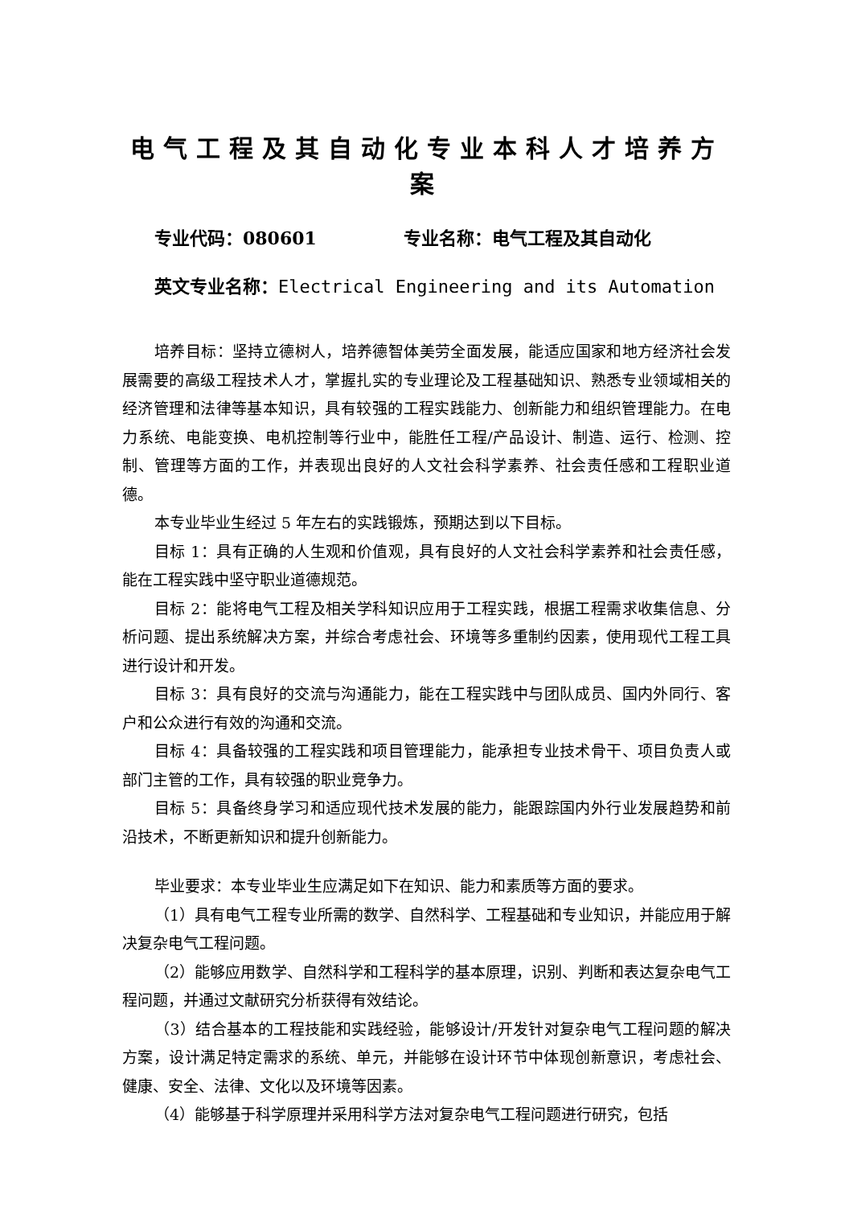电气工程及其自动化专业本科人才培养方案
专业代码：080601 专业名称：电气工程及其自动化
英文专业名称：Electrical Engineering and its Automation
培养目标：坚持立德树人，培养德智体美劳全面发展，能适应国家和地方经济社会发展需要的高级工程技术人才，掌握扎实的专业理论及工程基础知识、熟悉专业领域相关的经济管理和法律等基本知识，具有较强的工程实践能力、创新能力和组织管理能力。在电力系统、电能变换、电机控制等行业中，能胜任工程/产品设计、制造、运行、检测、控制、管理等方面的工作，并表现出良好的人文社会科学素养、社会责任感和工程职业道德。
本专业毕业生经过 5 年左右的实践锻炼，预期达到以下目标。
目标 1：具有正确的人生观和价值观，具有良好的人文社会科学素养和社会责任感，能在工程实践中坚守职业道德规范。
目标 2：能将电气工程及相关学科知识应用于工程实践，根据工程需求收集信息、分析问题、提出系统解决方案，并综合考虑社会、环境等多重制约因素，使用现代工程工具进行设计和开发。
目标 3：具有良好的交流与沟通能力，能在工程实践中与团队成员、国内外同行、客户和公众进行有效的沟通和交流。
目标 4：具备较强的工程实践和项目管理能力，能承担专业技术骨干、项目负责人或部门主管的工作，具有较强的职业竞争力。
目标 5：具备终身学习和适应现代技术发展的能力，能跟踪国内外行业发展趋势和前沿技术，不断更新知识和提升创新能力。
毕业要求：本专业毕业生应满足如下在知识、能力和素质等方面的要求。
（1）具有电气工程专业所需的数学、自然科学、工程基础和专业知识，并能应用于解决复杂电气工程问题。
（2）能够应用数学、自然科学和工程科学的基本原理，识别、判断和表达复杂电气工程问题，并通过文献研究分析获得有效结论。
（3）结合基本的工程技能和实践经验，能够设计/开发针对复杂电气工程问题的解决方案，设计满足特定需求的系统、单元，并能够在设计环节中体现创新意识，考虑社会、健康、安全、法律、文化以及环境等因素。
（4）能够基于科学原理并采用科学方法对复杂电气工程问题进行研究，包括